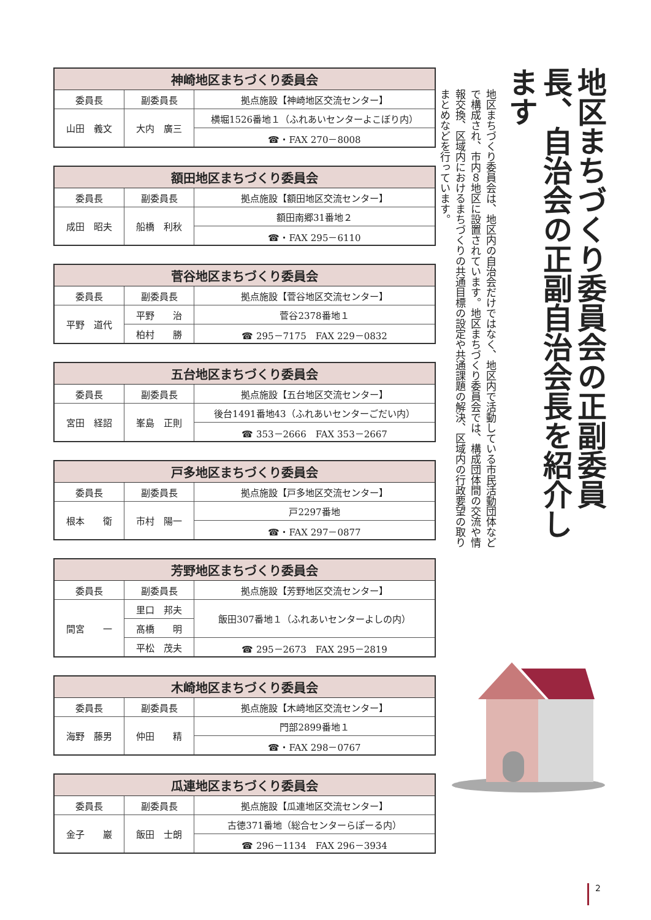地区まちづくり委員会の正副委員長、自治会の正副自治会長を紹介します
地区まちづくり委員会は、地区内の自治会だけではなく、地区内で活動している市民活動団体などで構成され、市内８地区に設置されています。地区まちづくり委員会では、構成団体間の交流や情報交換、区域内におけるまちづくりの共通目標の設定や共通課題の解決、区域内の行政要望の取りまとめなどを行っています。
| 神崎地区まちづくり委員会 | | |
| --- | --- | --- |
| 委員長 | 副委員長 | 拠点施設【神崎地区交流センター】 |
| 山田 義文 | 大内 廣三 | 横堀1526番地１（ふれあいセンターよこぼり内） |
| | | ☎・FAX 270－8008 |
| 額田地区まちづくり委員会 | | |
| --- | --- | --- |
| 委員長 | 副委員長 | 拠点施設【額田地区交流センター】 |
| 成田 昭夫 | 船橋 利秋 | 額田南郷31番地２ |
| | | ☎・FAX 295－6110 |
| 菅谷地区まちづくり委員会 | | |
| --- | --- | --- |
| 委員長 | 副委員長 | 拠点施設【菅谷地区交流センター】 |
| 平野 道代 | 平野 治 | 菅谷2378番地１ |
| | 柏村 勝 | ☎ 295－7175 FAX 229－0832 |
| 五台地区まちづくり委員会 | | |
| --- | --- | --- |
| 委員長 | 副委員長 | 拠点施設【五台地区交流センター】 |
| 宮田 経詔 | 峯島 正則 | 後台1491番地43（ふれあいセンターごだい内） |
| | | ☎ 353－2666 FAX 353－2667 |
| 戸多地区まちづくり委員会 | | |
| --- | --- | --- |
| 委員長 | 副委員長 | 拠点施設【戸多地区交流センター】 |
| 根本 衛 | 市村 陽一 | 戸2297番地 |
| | | ☎・FAX 297－0877 |
| 芳野地区まちづくり委員会 | | |
| --- | --- | --- |
| 委員長 | 副委員長 | 拠点施設【芳野地区交流センター】 |
| 間宮 一 | 里口 邦夫 | 飯田307番地１（ふれあいセンターよしの内） |
| | 髙橋 明 | |
| | 平松 茂夫 | ☎ 295－2673 FAX 295－2819 |
| 木崎地区まちづくり委員会 | | |
| --- | --- | --- |
| 委員長 | 副委員長 | 拠点施設【木崎地区交流センター】 |
| 海野 藤男 | 仲田 精 | 門部2899番地１ |
| | | ☎・FAX 298－0767 |
| 瓜連地区まちづくり委員会 | | |
| --- | --- | --- |
| 委員長 | 副委員長 | 拠点施設【瓜連地区交流センター】 |
| 金子 巖 | 飯田 士朗 | 古徳371番地（総合センターらぽーる内） |
| | | ☎ 296－1134 FAX 296－3934 |
2